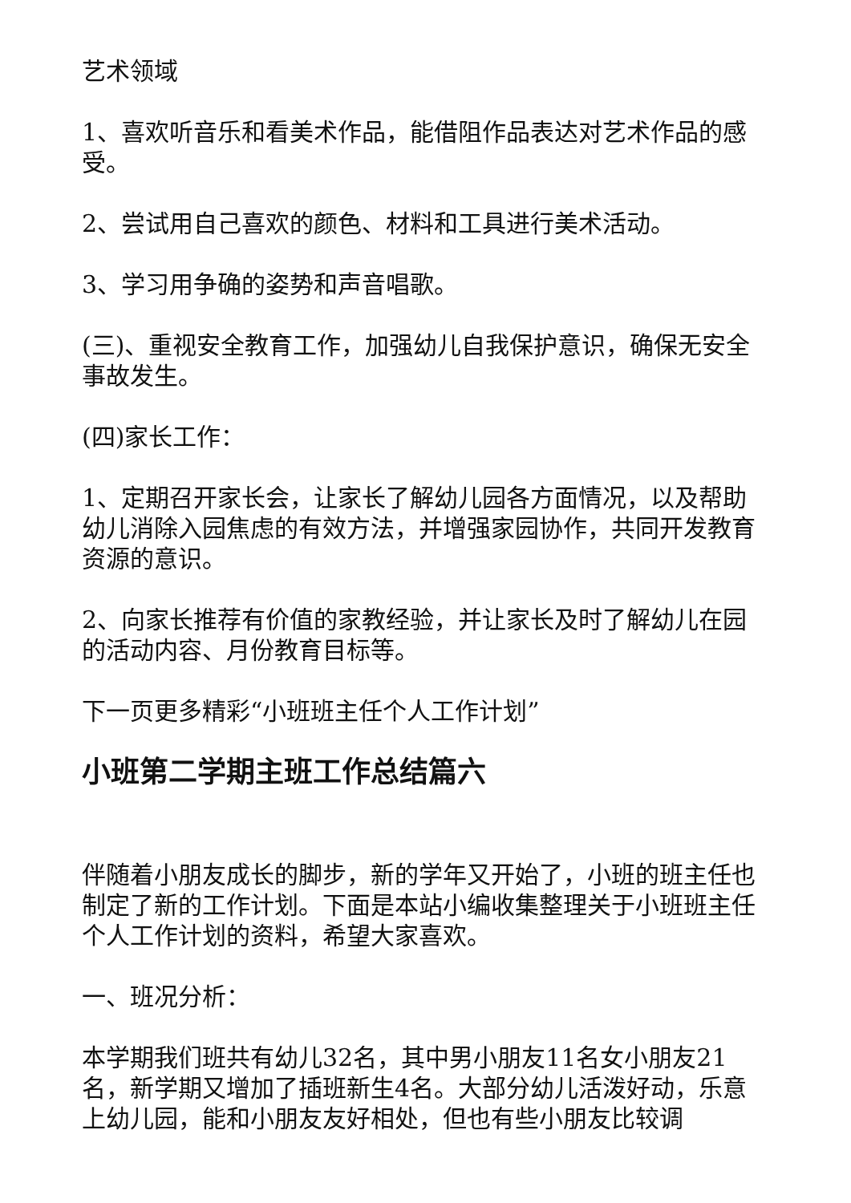艺术领域
1、喜欢听音乐和看美术作品，能借阻作品表达对艺术作品的感受。
2、尝试用自己喜欢的颜色、材料和工具进行美术活动。
3、学习用争确的姿势和声音唱歌。
(三)、重视安全教育工作，加强幼儿自我保护意识，确保无安全事故发生。
(四)家长工作：
1、定期召开家长会，让家长了解幼儿园各方面情况，以及帮助幼儿消除入园焦虑的有效方法，并增强家园协作，共同开发教育资源的意识。
2、向家长推荐有价值的家教经验，并让家长及时了解幼儿在园的活动内容、月份教育目标等。
下一页更多精彩“小班班主任个人工作计划”
小班第二学期主班工作总结篇六
伴随着小朋友成长的脚步，新的学年又开始了，小班的班主任也制定了新的工作计划。下面是本站小编收集整理关于小班班主任个人工作计划的资料，希望大家喜欢。
一、班况分析：
本学期我们班共有幼儿32名，其中男小朋友11名女小朋友21名，新学期又增加了插班新生4名。大部分幼儿活泼好动，乐意上幼儿园，能和小朋友友好相处，但也有些小朋友比较调